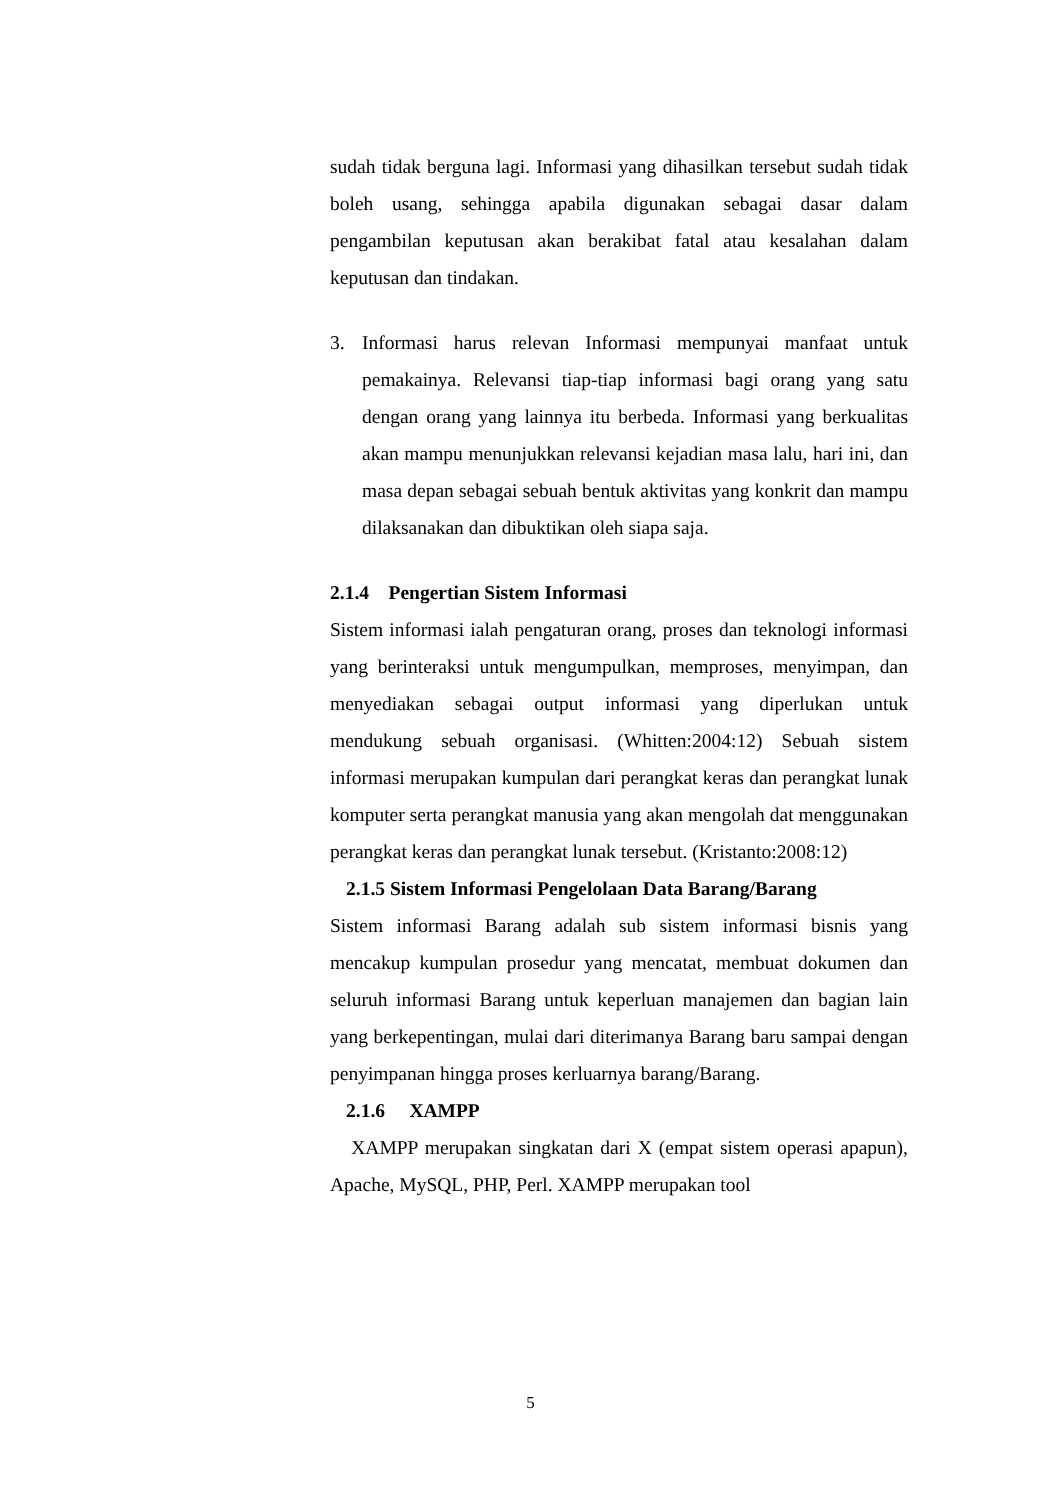sudah tidak berguna lagi. Informasi yang dihasilkan tersebut sudah tidak boleh usang, sehingga apabila digunakan sebagai dasar dalam pengambilan keputusan akan berakibat fatal atau kesalahan dalam keputusan dan tindakan.
3. Informasi harus relevan Informasi mempunyai manfaat untuk pemakainya. Relevansi tiap-tiap informasi bagi orang yang satu dengan orang yang lainnya itu berbeda. Informasi yang berkualitas akan mampu menunjukkan relevansi kejadian masa lalu, hari ini, dan masa depan sebagai sebuah bentuk aktivitas yang konkrit dan mampu dilaksanakan dan dibuktikan oleh siapa saja.
2.1.4 Pengertian Sistem Informasi
Sistem informasi ialah pengaturan orang, proses dan teknologi informasi yang berinteraksi untuk mengumpulkan, memproses, menyimpan, dan menyediakan sebagai output informasi yang diperlukan untuk mendukung sebuah organisasi. (Whitten:2004:12) Sebuah sistem informasi merupakan kumpulan dari perangkat keras dan perangkat lunak komputer serta perangkat manusia yang akan mengolah dat menggunakan perangkat keras dan perangkat lunak tersebut. (Kristanto:2008:12)
2.1.5 Sistem Informasi Pengelolaan Data Barang/Barang
Sistem informasi Barang adalah sub sistem informasi bisnis yang mencakup kumpulan prosedur yang mencatat, membuat dokumen dan seluruh informasi Barang untuk keperluan manajemen dan bagian lain yang berkepentingan, mulai dari diterimanya Barang baru sampai dengan penyimpanan hingga proses kerluarnya barang/Barang.
2.1.6 XAMPP
XAMPP merupakan singkatan dari X (empat sistem operasi apapun), Apache, MySQL, PHP, Perl. XAMPP merupakan tool
5